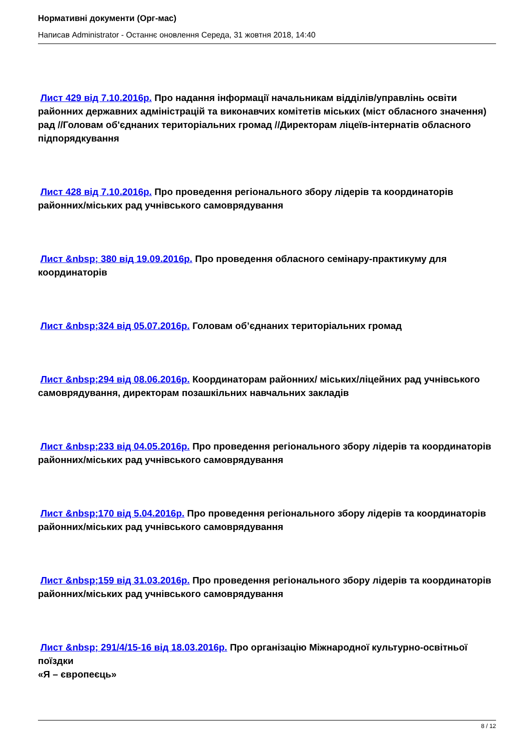Нормативні документи (Орг-мас)
Написав Administrator - Останнє оновлення Середа, 31 жовтня 2018, 14:40
Лист 429 від 7.10.2016р. Про надання інформації начальникам відділів/управлінь освіти районних державних адміністрацій та виконавчих комітетів міських (міст обласного значення) рад //Головам об'єднаних територіальних громад //Директорам ліцеїв-інтернатів обласного підпорядкування
Лист 428 від 7.10.2016р. Про проведення регіонального збору лідерів та координаторів районних/міських рад учнівського самоврядування
Лист &nbsp; 380 від 19.09.2016р. Про проведення обласного семінару-практикуму для координаторів
Лист &nbsp;324 від 05.07.2016р. Головам об’єднаних територіальних громад
Лист &nbsp;294 від 08.06.2016р. Координаторам районних/ міських/ліцейних рад учнівського самоврядування, директорам позашкільних навчальних закладів
Лист &nbsp;233 від 04.05.2016р. Про проведення регіонального збору лідерів та координаторів районних/міських рад учнівського самоврядування
Лист &nbsp;170 від 5.04.2016р. Про проведення регіонального збору лідерів та координаторів районних/міських рад учнівського самоврядування
Лист &nbsp;159 від 31.03.2016р. Про проведення регіонального збору лідерів та координаторів районних/міських рад учнівського самоврядування
Лист &nbsp; 291/4/15-16 від 18.03.2016р. Про організацію Міжнародної культурно-освітньої поїздки
«Я – європеєць»
8 / 12